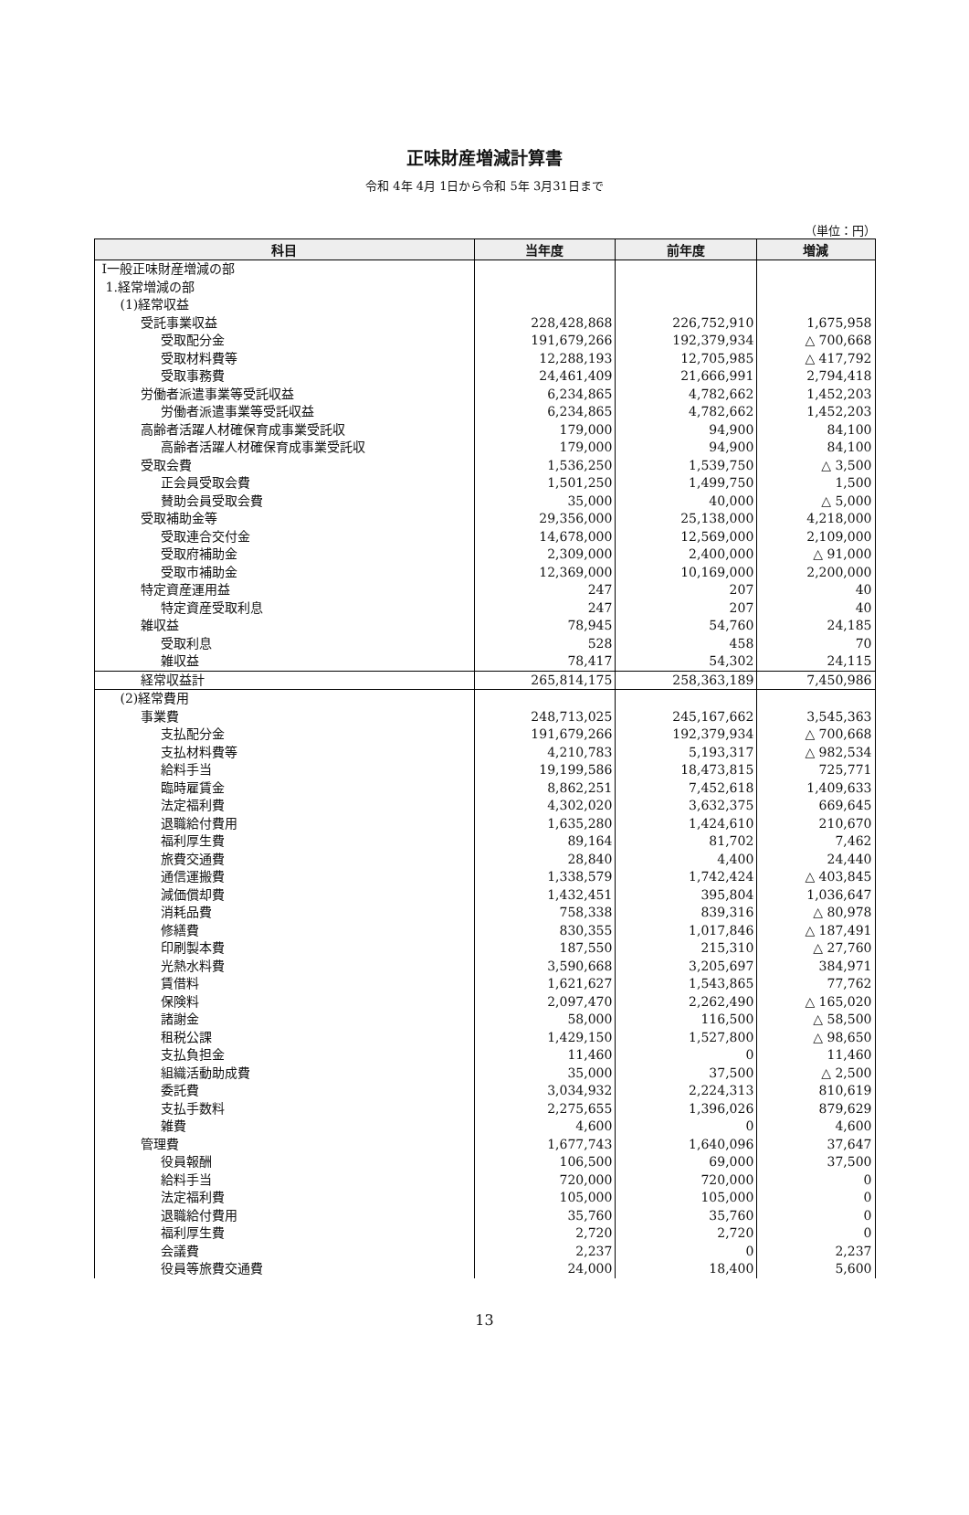正味財産増減計算書
令和 4年 4月 1日から令和 5年 3月31日まで
（単位：円）
| 科目 | 当年度 | 前年度 | 増減 |
| --- | --- | --- | --- |
| Ⅰ一般正味財産増減の部 | | | |
| 1.経常増減の部 | | | |
| (1)経常収益 | | | |
| 受託事業収益 | 228,428,868 | 226,752,910 | 1,675,958 |
| 受取配分金 | 191,679,266 | 192,379,934 | △ 700,668 |
| 受取材料費等 | 12,288,193 | 12,705,985 | △ 417,792 |
| 受取事務費 | 24,461,409 | 21,666,991 | 2,794,418 |
| 労働者派遣事業等受託収益 | 6,234,865 | 4,782,662 | 1,452,203 |
| 労働者派遣事業等受託収益 | 6,234,865 | 4,782,662 | 1,452,203 |
| 高齢者活躍人材確保育成事業受託収 | 179,000 | 94,900 | 84,100 |
| 高齢者活躍人材確保育成事業受託収 | 179,000 | 94,900 | 84,100 |
| 受取会費 | 1,536,250 | 1,539,750 | △ 3,500 |
| 正会員受取会費 | 1,501,250 | 1,499,750 | 1,500 |
| 賛助会員受取会費 | 35,000 | 40,000 | △ 5,000 |
| 受取補助金等 | 29,356,000 | 25,138,000 | 4,218,000 |
| 受取連合交付金 | 14,678,000 | 12,569,000 | 2,109,000 |
| 受取府補助金 | 2,309,000 | 2,400,000 | △ 91,000 |
| 受取市補助金 | 12,369,000 | 10,169,000 | 2,200,000 |
| 特定資産運用益 | 247 | 207 | 40 |
| 特定資産受取利息 | 247 | 207 | 40 |
| 雑収益 | 78,945 | 54,760 | 24,185 |
| 受取利息 | 528 | 458 | 70 |
| 雑収益 | 78,417 | 54,302 | 24,115 |
| 経常収益計 | 265,814,175 | 258,363,189 | 7,450,986 |
| (2)経常費用 | | | |
| 事業費 | 248,713,025 | 245,167,662 | 3,545,363 |
| 支払配分金 | 191,679,266 | 192,379,934 | △ 700,668 |
| 支払材料費等 | 4,210,783 | 5,193,317 | △ 982,534 |
| 給料手当 | 19,199,586 | 18,473,815 | 725,771 |
| 臨時雇賃金 | 8,862,251 | 7,452,618 | 1,409,633 |
| 法定福利費 | 4,302,020 | 3,632,375 | 669,645 |
| 退職給付費用 | 1,635,280 | 1,424,610 | 210,670 |
| 福利厚生費 | 89,164 | 81,702 | 7,462 |
| 旅費交通費 | 28,840 | 4,400 | 24,440 |
| 通信運搬費 | 1,338,579 | 1,742,424 | △ 403,845 |
| 減価償却費 | 1,432,451 | 395,804 | 1,036,647 |
| 消耗品費 | 758,338 | 839,316 | △ 80,978 |
| 修繕費 | 830,355 | 1,017,846 | △ 187,491 |
| 印刷製本費 | 187,550 | 215,310 | △ 27,760 |
| 光熱水料費 | 3,590,668 | 3,205,697 | 384,971 |
| 賃借料 | 1,621,627 | 1,543,865 | 77,762 |
| 保険料 | 2,097,470 | 2,262,490 | △ 165,020 |
| 諸謝金 | 58,000 | 116,500 | △ 58,500 |
| 租税公課 | 1,429,150 | 1,527,800 | △ 98,650 |
| 支払負担金 | 11,460 | 0 | 11,460 |
| 組織活動助成費 | 35,000 | 37,500 | △ 2,500 |
| 委託費 | 3,034,932 | 2,224,313 | 810,619 |
| 支払手数料 | 2,275,655 | 1,396,026 | 879,629 |
| 雑費 | 4,600 | 0 | 4,600 |
| 管理費 | 1,677,743 | 1,640,096 | 37,647 |
| 役員報酬 | 106,500 | 69,000 | 37,500 |
| 給料手当 | 720,000 | 720,000 | 0 |
| 法定福利費 | 105,000 | 105,000 | 0 |
| 退職給付費用 | 35,760 | 35,760 | 0 |
| 福利厚生費 | 2,720 | 2,720 | 0 |
| 会議費 | 2,237 | 0 | 2,237 |
| 役員等旅費交通費 | 24,000 | 18,400 | 5,600 |
13